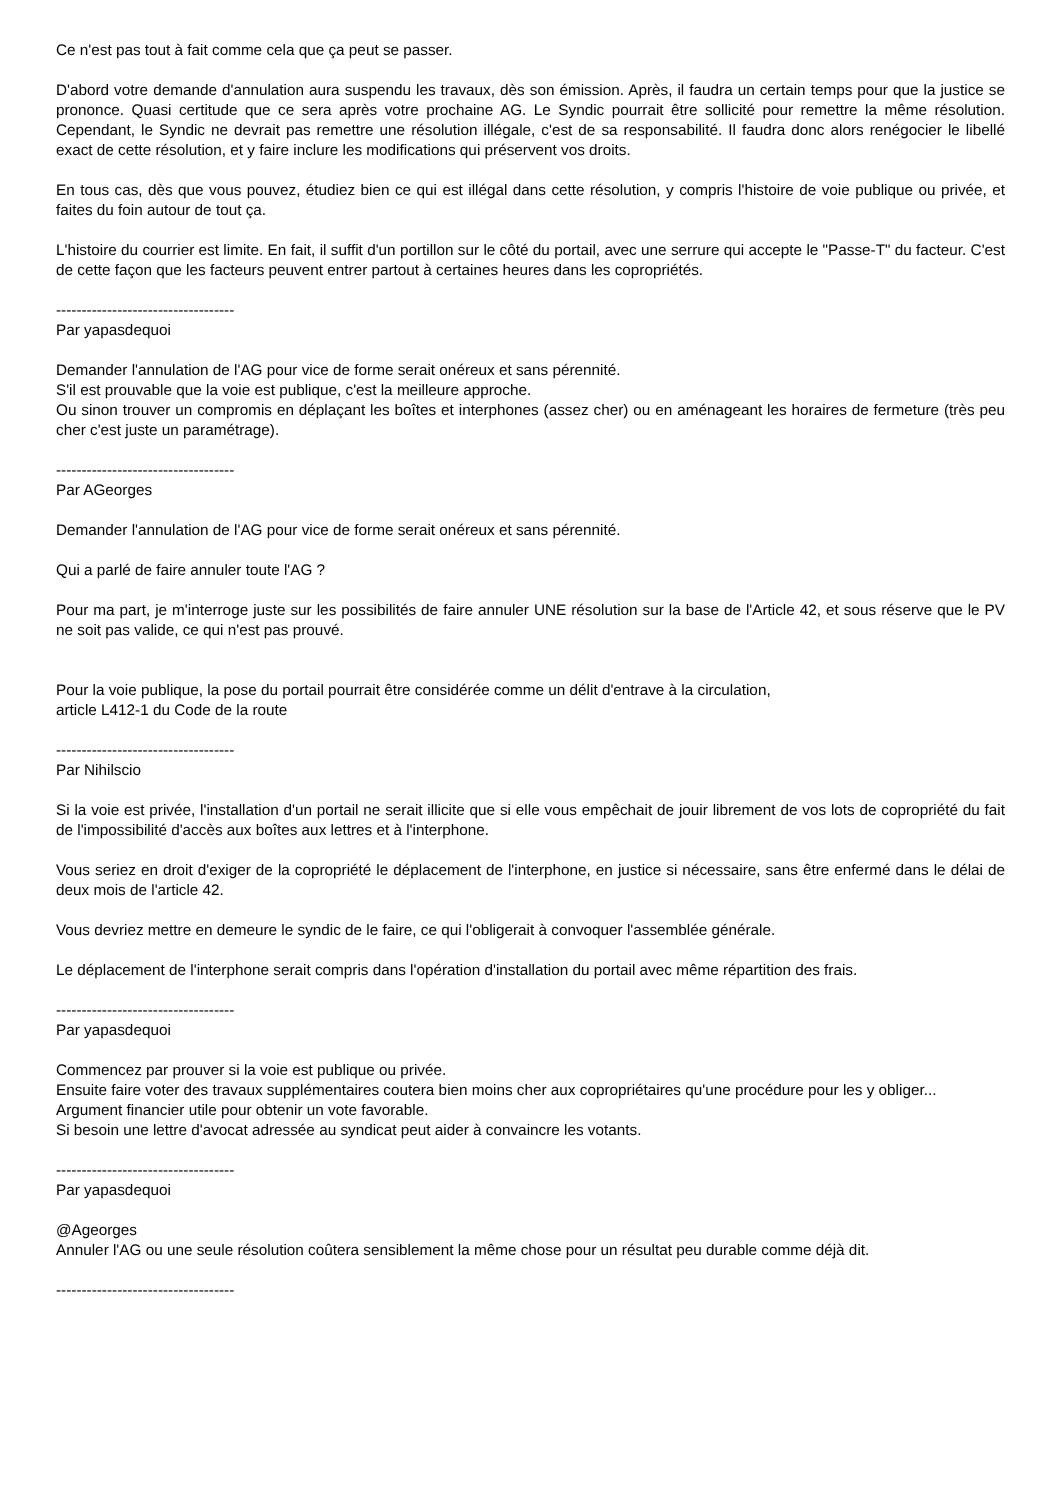Ce n'est pas tout à fait comme cela que ça peut se passer.
D'abord votre demande d'annulation aura suspendu les travaux, dès son émission. Après, il faudra un certain temps pour que la justice se prononce. Quasi certitude que ce sera après votre prochaine AG. Le Syndic pourrait être sollicité pour remettre la même résolution. Cependant, le Syndic ne devrait pas remettre une résolution illégale, c'est de sa responsabilité. Il faudra donc alors renégocier le libellé exact de cette résolution, et y faire inclure les modifications qui préservent vos droits.
En tous cas, dès que vous pouvez, étudiez bien ce qui est illégal dans cette résolution, y compris l'histoire de voie publique ou privée, et faites du foin autour de tout ça.
L'histoire du courrier est limite. En fait, il suffit d'un portillon sur le côté du portail, avec une serrure qui accepte le "Passe-T" du facteur. C'est de cette façon que les facteurs peuvent entrer partout à certaines heures dans les copropriétés.
-----------------------------------
Par yapasdequoi
Demander l'annulation de l'AG pour vice de forme serait onéreux et sans pérennité.
S'il est prouvable que la voie est publique, c'est la meilleure approche.
Ou sinon trouver un compromis en déplaçant les boîtes et interphones (assez cher) ou en aménageant les horaires de fermeture (très peu cher c'est juste un paramétrage).
-----------------------------------
Par AGeorges
Demander l'annulation de l'AG pour vice de forme serait onéreux et sans pérennité.
Qui a parlé de faire annuler toute l'AG ?
Pour ma part, je m'interroge juste sur les possibilités de faire annuler UNE résolution sur la base de l'Article 42, et sous réserve que le PV ne soit pas valide, ce qui n'est pas prouvé.
Pour la voie publique, la pose du portail pourrait être considérée comme un délit d'entrave à la circulation,
article L412-1 du Code de la route
-----------------------------------
Par Nihilscio
Si la voie est privée, l'installation d'un portail ne serait illicite que si elle vous empêchait de jouir librement de vos lots de copropriété du fait de l'impossibilité d'accès aux boîtes aux lettres et à l'interphone.
Vous seriez en droit d'exiger de la copropriété le déplacement de l'interphone, en justice si nécessaire, sans être enfermé dans le délai de deux mois de l'article 42.
Vous devriez mettre en demeure le syndic de le faire, ce qui l'obligerait à convoquer l'assemblée générale.
Le déplacement de l'interphone serait compris dans l'opération d'installation du portail avec même répartition des frais.
-----------------------------------
Par yapasdequoi
Commencez par prouver si la voie est publique ou privée.
Ensuite faire voter des travaux supplémentaires coutera bien moins cher aux copropriétaires qu'une procédure pour les y obliger...
Argument financier utile pour obtenir un vote favorable.
Si besoin une lettre d'avocat adressée au syndicat peut aider à convaincre les votants.
-----------------------------------
Par yapasdequoi
@Ageorges
Annuler l'AG ou une seule résolution coûtera sensiblement la même chose pour un résultat peu durable comme déjà dit.
-----------------------------------